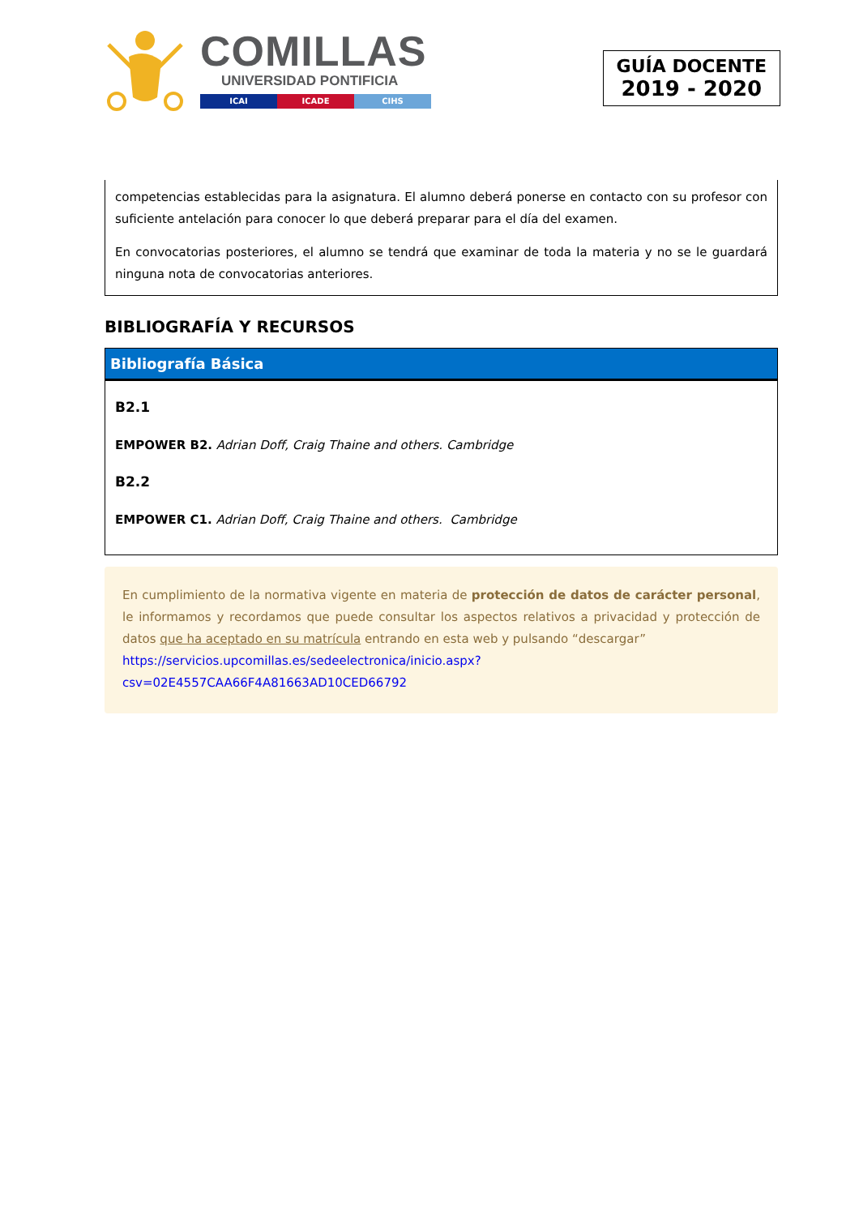COMILLAS
UNIVERSIDAD PONTIFICIA
ICAI ICADE CIHS
GUÍA DOCENTE
2019 - 2020
competencias establecidas para la asignatura. El alumno deberá ponerse en contacto con su profesor con suficiente antelación para conocer lo que deberá preparar para el día del examen.
En convocatorias posteriores, el alumno se tendrá que examinar de toda la materia y no se le guardará ninguna nota de convocatorias anteriores.
BIBLIOGRAFÍA Y RECURSOS
Bibliografía Básica
B2.1
EMPOWER B2. Adrian Doff, Craig Thaine and others. Cambridge
B2.2
EMPOWER C1. Adrian Doff, Craig Thaine and others. Cambridge
En cumplimiento de la normativa vigente en materia de protección de datos de carácter personal, le informamos y recordamos que puede consultar los aspectos relativos a privacidad y protección de datos que ha aceptado en su matrícula entrando en esta web y pulsando “descargar”
https://servicios.upcomillas.es/sedeelectronica/inicio.aspx?csv=02E4557CAA66F4A81663AD10CED66792